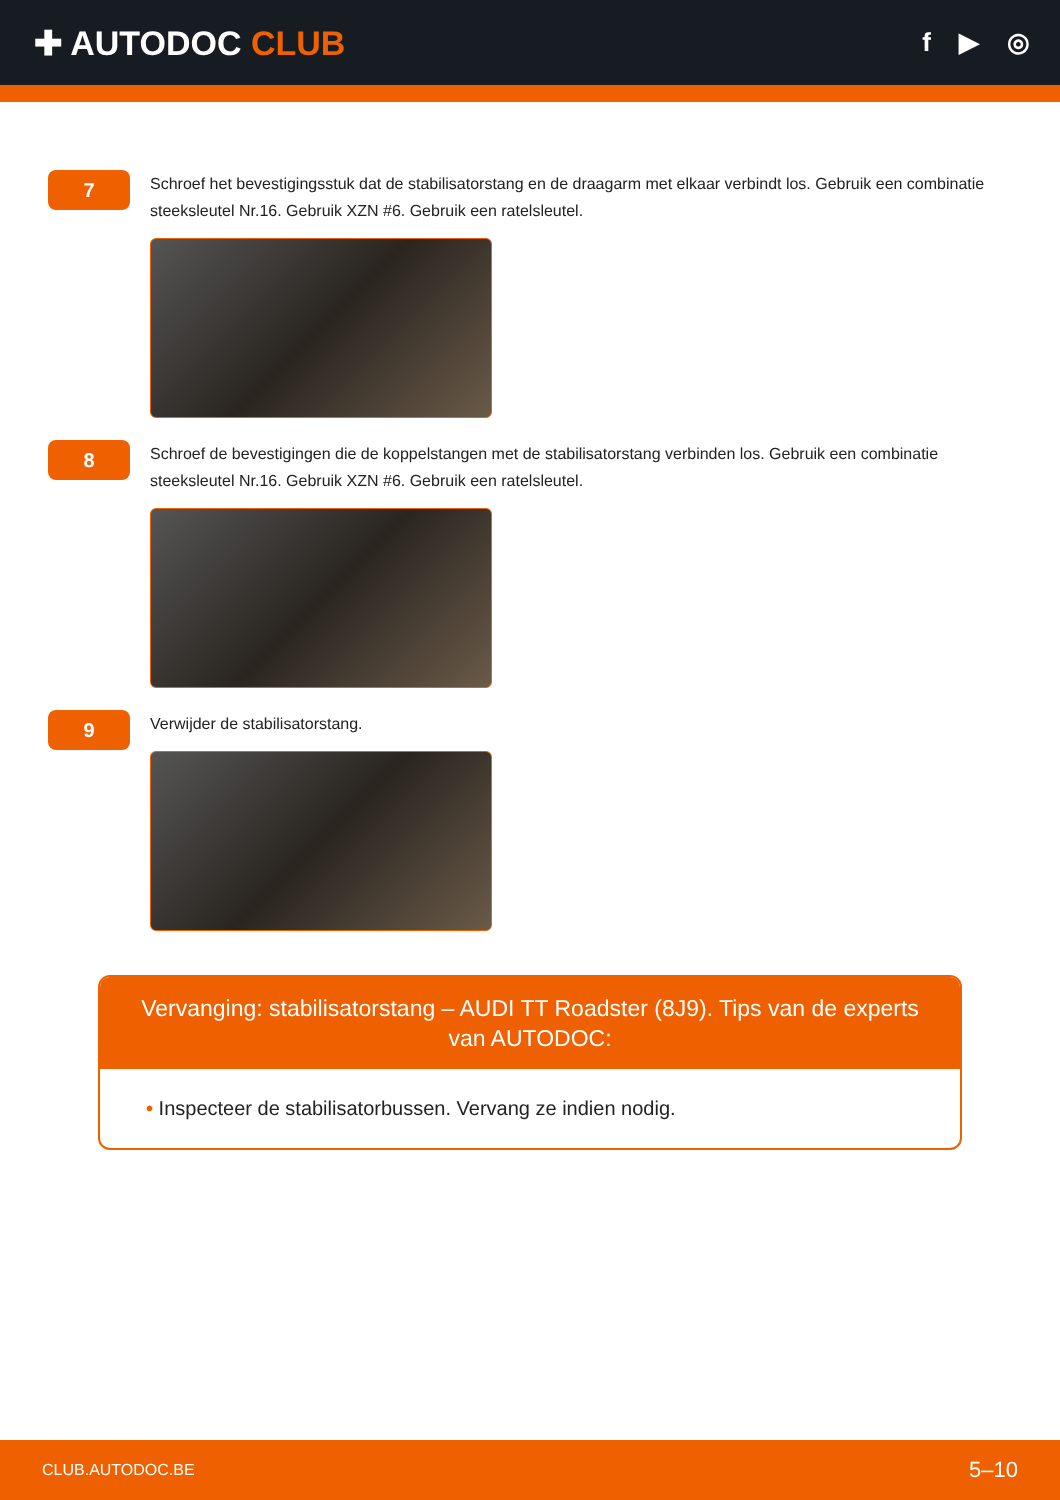✚ AUTODOC CLUB
f ▶ ◎
7
Schroef het bevestigingsstuk dat de stabilisatorstang en de draagarm met elkaar verbindt los. Gebruik een combinatie steeksleutel Nr.16. Gebruik XZN #6. Gebruik een ratelsleutel.
8
Schroef de bevestigingen die de koppelstangen met de stabilisatorstang verbinden los. Gebruik een combinatie steeksleutel Nr.16. Gebruik XZN #6. Gebruik een ratelsleutel.
9
Verwijder de stabilisatorstang.
Vervanging: stabilisatorstang – AUDI TT Roadster (8J9). Tips van de experts van AUTODOC:
• Inspecteer de stabilisatorbussen. Vervang ze indien nodig.
CLUB.AUTODOC.BE 5–10